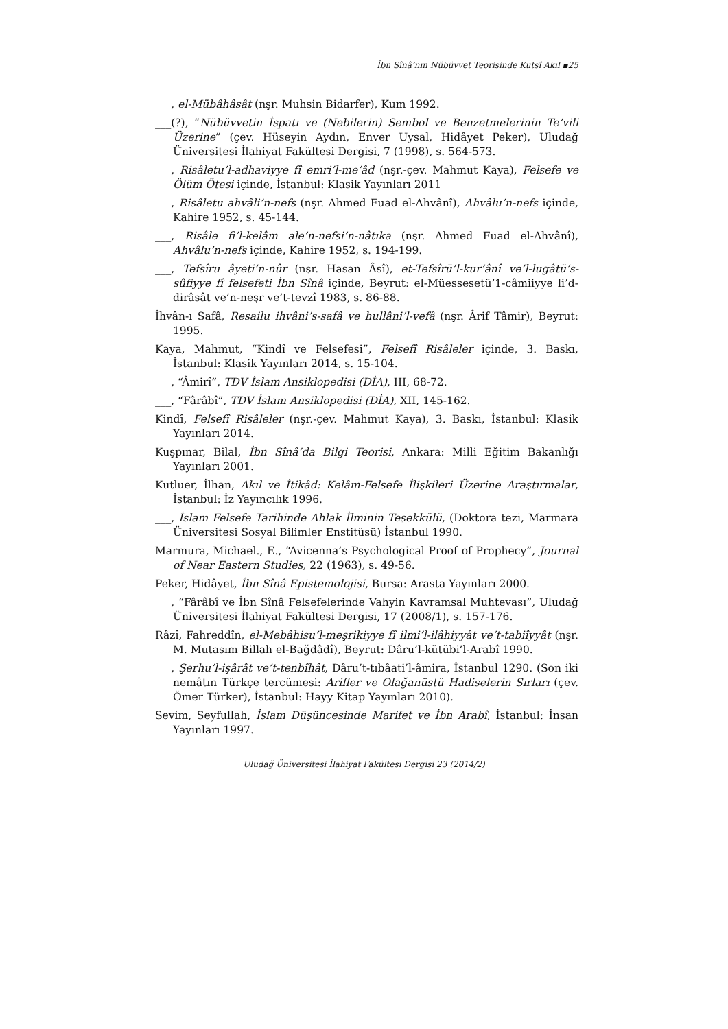İbn Sînâ’nın Nübüvvet Teorisinde Kutsî Akıl ▪25
___, el-Mübâhâsât (nşr. Muhsin Bidarfer), Kum 1992.
___(?), “Nübüvvetin İspatı ve (Nebilerin) Sembol ve Benzetmelerinin Te’vili Üzerine” (çev. Hüseyin Aydın, Enver Uysal, Hidâyet Peker), Uludağ Üniversitesi İlahiyat Fakültesi Dergisi, 7 (1998), s. 564-573.
___, Risâletu’l-adhaviyye fî emri’l-me’âd (nşr.-çev. Mahmut Kaya), Felsefe ve Ölüm Ötesi içinde, İstanbul: Klasik Yayınları 2011
___, Risâletu ahvâli’n-nefs (nşr. Ahmed Fuad el-Ahvânî), Ahvâlu’n-nefs içinde, Kahire 1952, s. 45-144.
___, Risâle fi’l-kelâm ale’n-nefsi’n-nâtıka (nşr. Ahmed Fuad el-Ahvânî), Ahvâlu’n-nefs içinde, Kahire 1952, s. 194-199.
___, Tefsîru âyeti’n-nûr (nşr. Hasan Âsî), et-Tefsîrü’l-kur’ânî ve’l-lugâtü’s-sûfiyye fî felsefeti İbn Sînâ içinde, Beyrut: el-Müessesetü’1-câmiiyye li’d-dirâsât ve’n-neşr ve’t-tevzî 1983, s. 86-88.
İhvân-ı Safâ, Resailu ihvâni’s-safâ ve hullâni’l-vefâ (nşr. Ârif Tâmir), Beyrut: 1995.
Kaya, Mahmut, “Kindî ve Felsefesi”, Felsefî Risâleler içinde, 3. Baskı, İstanbul: Klasik Yayınları 2014, s. 15-104.
___, “Âmirî”, TDV İslam Ansiklopedisi (DİA), III, 68-72.
___, “Fârâbî”, TDV İslam Ansiklopedisi (DİA), XII, 145-162.
Kindî, Felsefî Risâleler (nşr.-çev. Mahmut Kaya), 3. Baskı, İstanbul: Klasik Yayınları 2014.
Kuşpınar, Bilal, İbn Sînâ’da Bilgi Teorisi, Ankara: Milli Eğitim Bakanlığı Yayınları 2001.
Kutluer, İlhan, Akıl ve İtikâd: Kelâm-Felsefe İlişkileri Üzerine Araştırmalar, İstanbul: İz Yayıncılık 1996.
___, İslam Felsefe Tarihinde Ahlak İlminin Teşekkülü, (Doktora tezi, Marmara Üniversitesi Sosyal Bilimler Enstitüsü) İstanbul 1990.
Marmura, Michael., E., “Avicenna’s Psychological Proof of Prophecy”, Journal of Near Eastern Studies, 22 (1963), s. 49-56.
Peker, Hidâyet, İbn Sînâ Epistemolojisi, Bursa: Arasta Yayınları 2000.
___, “Fârâbî ve İbn Sînâ Felsefelerinde Vahyin Kavramsal Muhtevası”, Uludağ Üniversitesi İlahiyat Fakültesi Dergisi, 17 (2008/1), s. 157-176.
Râzî, Fahreddîn, el-Mebâhisu’l-meşrikiyye fî ilmi’l-ilâhiyyât ve’t-tabiîyyât (nşr. M. Mutasım Billah el-Bağdâdî), Beyrut: Dâru’l-kütübi’l-Arabî 1990.
___, Şerhu’l-işârât ve’t-tenbîhât, Dâru’t-tıbâati’l-âmira, İstanbul 1290. (Son iki nemâtın Türkçe tercümesi: Arifler ve Olağanüstü Hadiselerin Sırları (çev. Ömer Türker), İstanbul: Hayy Kitap Yayınları 2010).
Sevim, Seyfullah, İslam Düşüncesinde Marifet ve İbn Arabî, İstanbul: İnsan Yayınları 1997.
Uludağ Üniversitesi İlahiyat Fakültesi Dergisi 23 (2014/2)